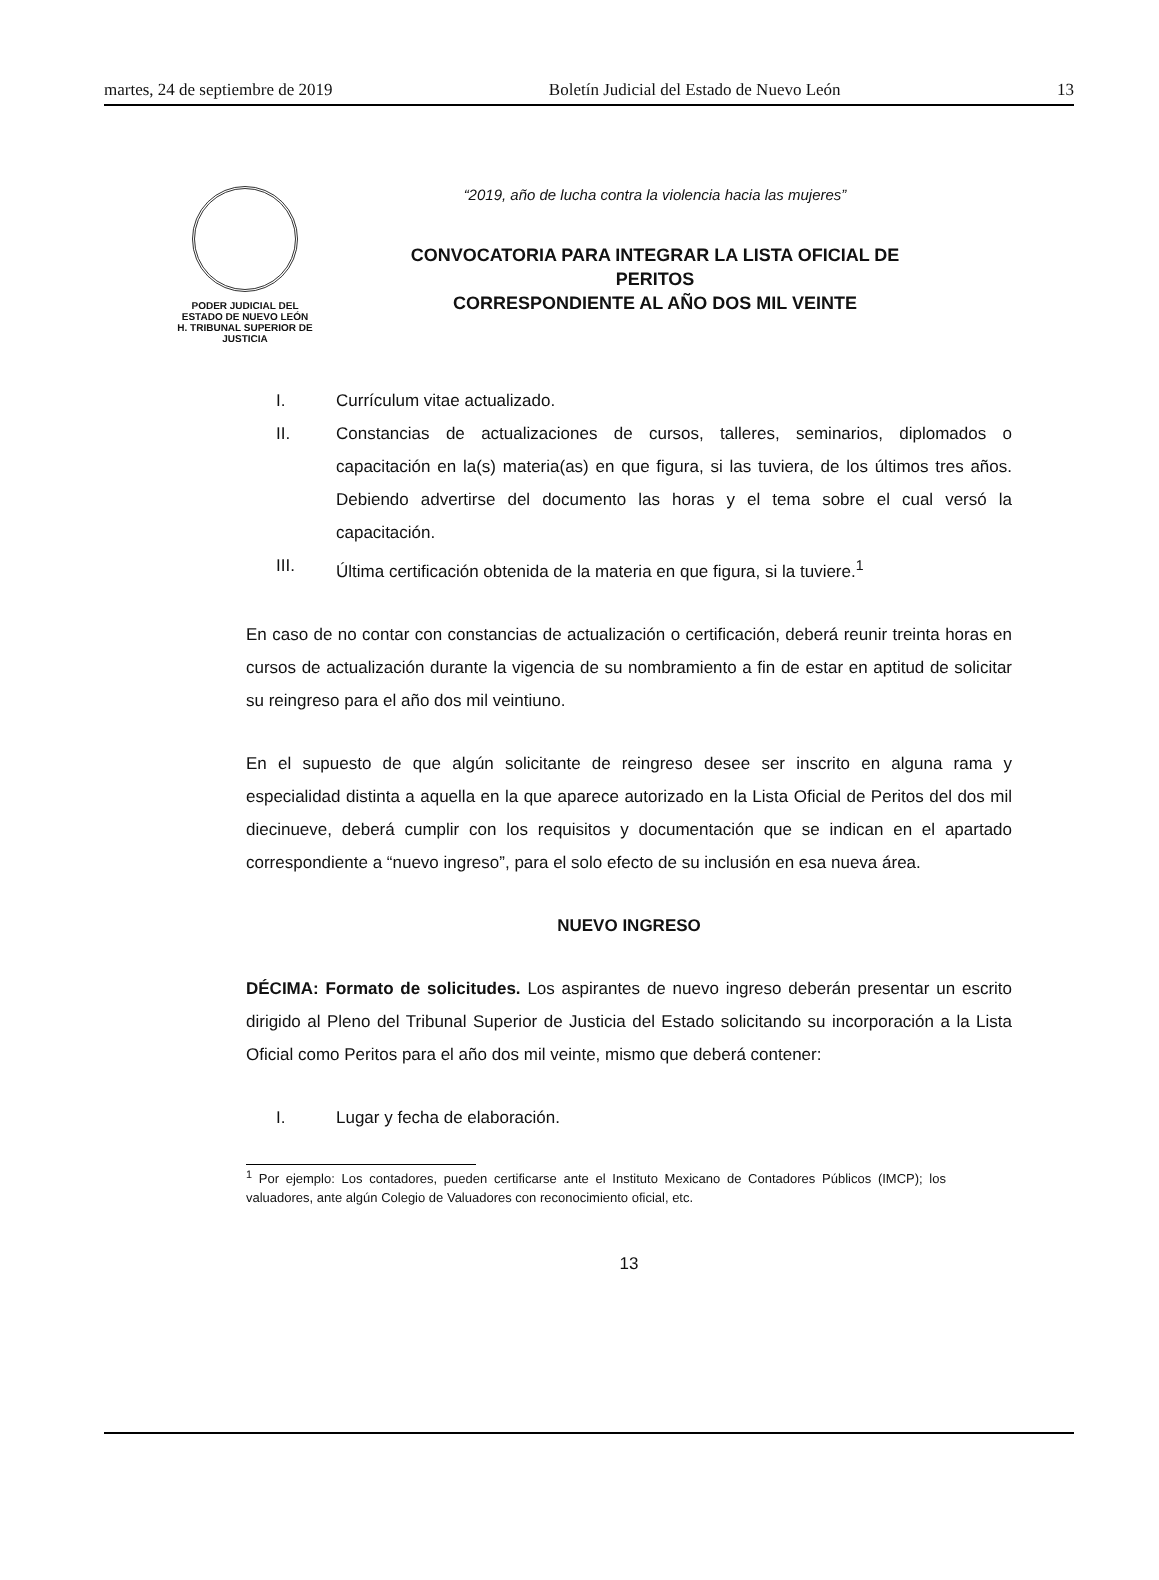martes, 24 de septiembre de 2019 Boletín Judicial del Estado de Nuevo León 13
PODER JUDICIAL DEL
ESTADO DE NUEVO LEÓN
H. TRIBUNAL SUPERIOR DE
JUSTICIA
“2019, año de lucha contra la violencia hacia las mujeres”
CONVOCATORIA PARA INTEGRAR LA LISTA OFICIAL DE PERITOS
CORRESPONDIENTE AL AÑO DOS MIL VEINTE
I. Currículum vitae actualizado.
II. Constancias de actualizaciones de cursos, talleres, seminarios, diplomados o capacitación en la(s) materia(as) en que figura, si las tuviera, de los últimos tres años. Debiendo advertirse del documento las horas y el tema sobre el cual versó la capacitación.
III. Última certificación obtenida de la materia en que figura, si la tuviere.<sup>1</sup>
En caso de no contar con constancias de actualización o certificación, deberá reunir treinta horas en cursos de actualización durante la vigencia de su nombramiento a fin de estar en aptitud de solicitar su reingreso para el año dos mil veintiuno.
En el supuesto de que algún solicitante de reingreso desee ser inscrito en alguna rama y especialidad distinta a aquella en la que aparece autorizado en la Lista Oficial de Peritos del dos mil diecinueve, deberá cumplir con los requisitos y documentación que se indican en el apartado correspondiente a “nuevo ingreso”, para el solo efecto de su inclusión en esa nueva área.
NUEVO INGRESO
DÉCIMA: Formato de solicitudes. Los aspirantes de nuevo ingreso deberán presentar un escrito dirigido al Pleno del Tribunal Superior de Justicia del Estado solicitando su incorporación a la Lista Oficial como Peritos para el año dos mil veinte, mismo que deberá contener:
I. Lugar y fecha de elaboración.
<sup>1</sup> Por ejemplo: Los contadores, pueden certificarse ante el Instituto Mexicano de Contadores Públicos (IMCP); los valuadores, ante algún Colegio de Valuadores con reconocimiento oficial, etc.
13